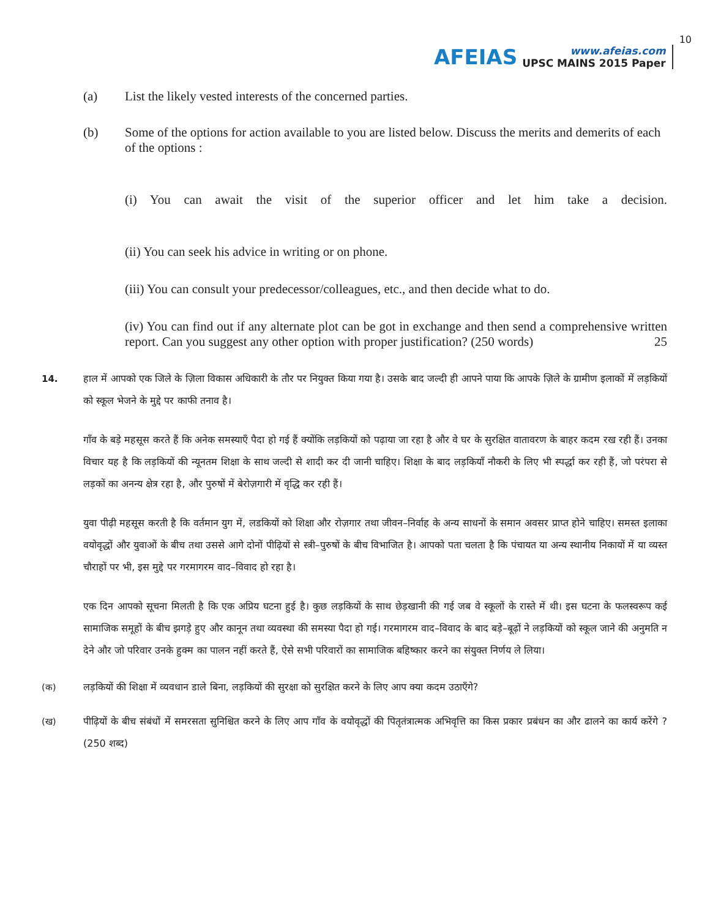AFEIAS
www.afeias.com
UPSC MAINS 2015 Paper
10
(a) List the likely vested interests of the concerned parties.
(b) Some of the options for action available to you are listed below. Discuss the merits and demerits of each of the options :
(i) You can await the visit of the superior officer and let him take a decision.
(ii) You can seek his advice in writing or on phone.
(iii) You can consult your predecessor/colleagues, etc., and then decide what to do.
(iv) You can find out if any alternate plot can be got in exchange and then send a comprehensive written report. Can you suggest any other option with proper justification? (250 words) 25
14. हाल में आपको एक जिले के ज़िला विकास अधिकारी के तौर पर नियुक्त किया गया है। उसके बाद जल्दी ही आपने पाया कि आपके ज़िले के ग्रामीण इलाकों में लड़कियों को स्कूल भेजने के मुद्दे पर काफी तनाव है।
गाँव के बड़े महसूस करते हैं कि अनेक समस्याएँ पैदा हो गई हैं क्योंकि लड़कियों को पढ़ाया जा रहा है और वे घर के सुरक्षित वातावरण के बाहर कदम रख रही हैं। उनका विचार यह है कि लड़कियों की न्यूनतम शिक्षा के साथ जल्दी से शादी कर दी जानी चाहिए। शिक्षा के बाद लड़कियाँ नौकरी के लिए भी स्पर्द्धा कर रही हैं, जो परंपरा से लड़कों का अनन्य क्षेत्र रहा है, और पुरुषों में बेरोज़गारी में वृद्धि कर रही हैं।
युवा पीढ़ी महसूस करती है कि वर्तमान युग में, लडकियों को शिक्षा और रोज़गार तथा जीवन–निर्वाह के अन्य साधनों के समान अवसर प्राप्त होने चाहिए। समस्त इलाका वयोवृद्धों और युवाओं के बीच तथा उससे आगे दोनों पीढ़ियों से स्त्री–पुरुषों के बीच विभाजित है। आपको पता चलता है कि पंचायत या अन्य स्थानीय निकायों में या व्यस्त चौराहों पर भी, इस मुद्दे पर गरमागरम वाद–विवाद हो रहा है।
एक दिन आपको सूचना मिलती है कि एक अप्रिय घटना हुई है। कुछ लड़कियों के साथ छेड़खानी की गई जब वे स्कूलों के रास्ते में थी। इस घटना के फलस्वरूप कई सामाजिक समूहों के बीच झगड़े हुए और कानून तथा व्यवस्था की समस्या पैदा हो गई। गरमागरम वाद–विवाद के बाद बड़े–बूढ़ों ने लड़कियों को स्कूल जाने की अनुमति न देने और जो परिवार उनके हुक्म का पालन नहीं करते हैं, ऐसे सभी परिवारों का सामाजिक बहिष्कार करने का संयुक्त निर्णय ले लिया।
(क) लड़कियों की शिक्षा में व्यवधान डाले बिना, लड़कियों की सुरक्षा को सुरक्षित करने के लिए आप क्या कदम उठाएँगे?
(ख) पीढ़ियों के बीच संबंधों में समरसता सुनिश्चित करने के लिए आप गाँव के वयोवृद्धों की पितृतंत्रात्मक अभिवृत्ति का किस प्रकार प्रबंधन का और ढालने का कार्य करेंगे ? (250 शब्द)